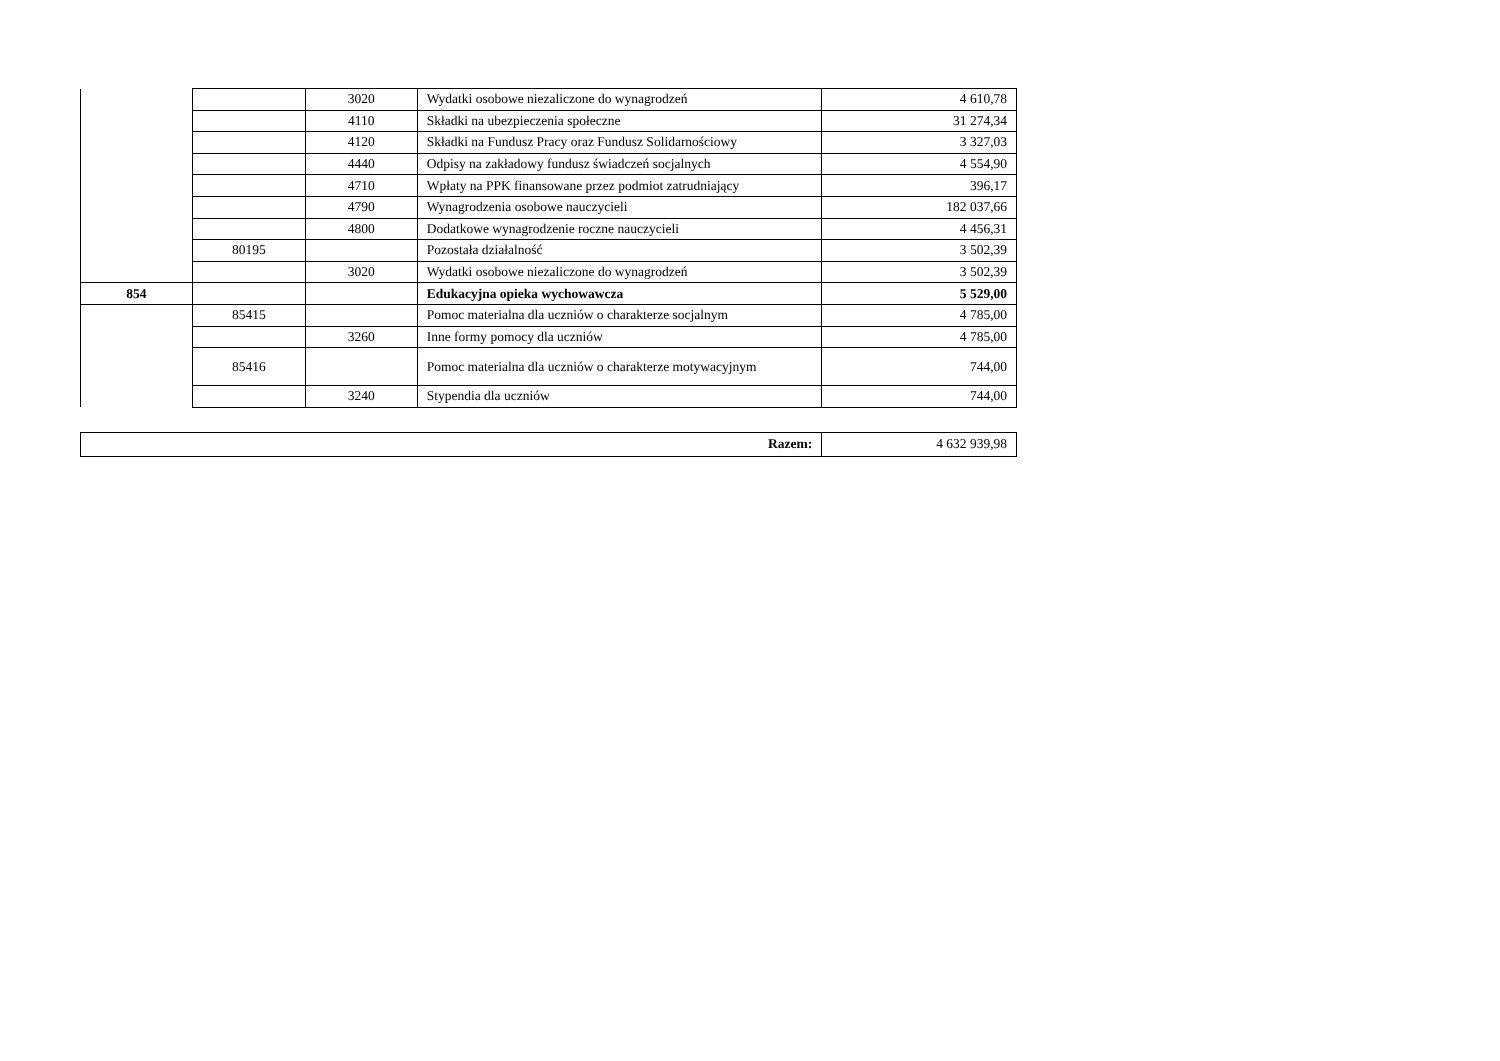| | | 3020 | Wydatki osobowe niezaliczone do wynagrodzeń | 4 610,78 |
| | | 4110 | Składki na ubezpieczenia społeczne | 31 274,34 |
| | | 4120 | Składki na Fundusz Pracy oraz Fundusz Solidarnościowy | 3 327,03 |
| | | 4440 | Odpisy na zakładowy fundusz świadczeń socjalnych | 4 554,90 |
| | | 4710 | Wpłaty na PPK finansowane przez podmiot zatrudniający | 396,17 |
| | | 4790 | Wynagrodzenia osobowe nauczycieli | 182 037,66 |
| | | 4800 | Dodatkowe wynagrodzenie roczne nauczycieli | 4 456,31 |
| | 80195 | | Pozostała działalność | 3 502,39 |
| | | 3020 | Wydatki osobowe niezaliczone do wynagrodzeń | 3 502,39 |
| 854 | | | Edukacyjna opieka wychowawcza | 5 529,00 |
| | 85415 | | Pomoc materialna dla uczniów o charakterze socjalnym | 4 785,00 |
| | | 3260 | Inne formy pomocy dla uczniów | 4 785,00 |
| | 85416 | | Pomoc materialna dla uczniów o charakterze motywacyjnym | 744,00 |
| | | 3240 | Stypendia dla uczniów | 744,00 |
| Razem: | 4 632 939,98 |